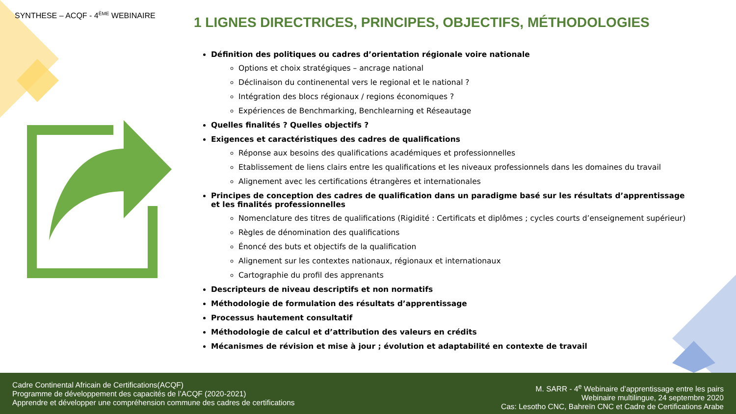SYNTHESE – ACQF - 4<sup>ÈME</sup> WEBINAIRE
1 LIGNES DIRECTRICES, PRINCIPES, OBJECTIFS, MÉTHODOLOGIES
Définition des politiques ou cadres d’orientation régionale voire nationale
Options et choix stratégiques – ancrage national
Déclinaison du continenental vers le regional et le national ?
Intégration des blocs régionaux / regions économiques ?
Expériences de Benchmarking, Benchlearning et Réseautage
Quelles finalités ? Quelles objectifs ?
Exigences et caractéristiques des cadres de qualifications
Réponse aux besoins des qualifications académiques et professionnelles
Etablissement de liens clairs entre les qualifications et les niveaux professionnels dans les domaines du travail
Alignement avec les certifications étrangères et internationales
Principes de conception des cadres de qualification dans un paradigme basé sur les résultats d’apprentissage et les finalités professionnelles
Nomenclature des titres de qualifications (Rigidité : Certificats et diplômes ; cycles courts d’enseignement supérieur)
Règles de dénomination des qualifications
Énoncé des buts et objectifs de la qualification
Alignement sur les contextes nationaux, régionaux et internationaux
Cartographie du profil des apprenants
Descripteurs de niveau descriptifs et non normatifs
Méthodologie de formulation des résultats d’apprentissage
Processus hautement consultatif
Méthodologie de calcul et d’attribution des valeurs en crédits
Mécanismes de révision et mise à jour ; évolution et adaptabilité en contexte de travail
Cadre Continental Africain de Certifications(ACQF)
Programme de développement des capacités de l’ACQF (2020-2021)
Apprendre et développer une compréhension commune des cadres de certifications
M. SARR - 4<sup>e</sup> Webinaire d’apprentissage entre les pairs
Webinaire multilingue, 24 septembre 2020
Cas: Lesotho CNC, Bahreïn CNC et Cadre de Certifications Arabe